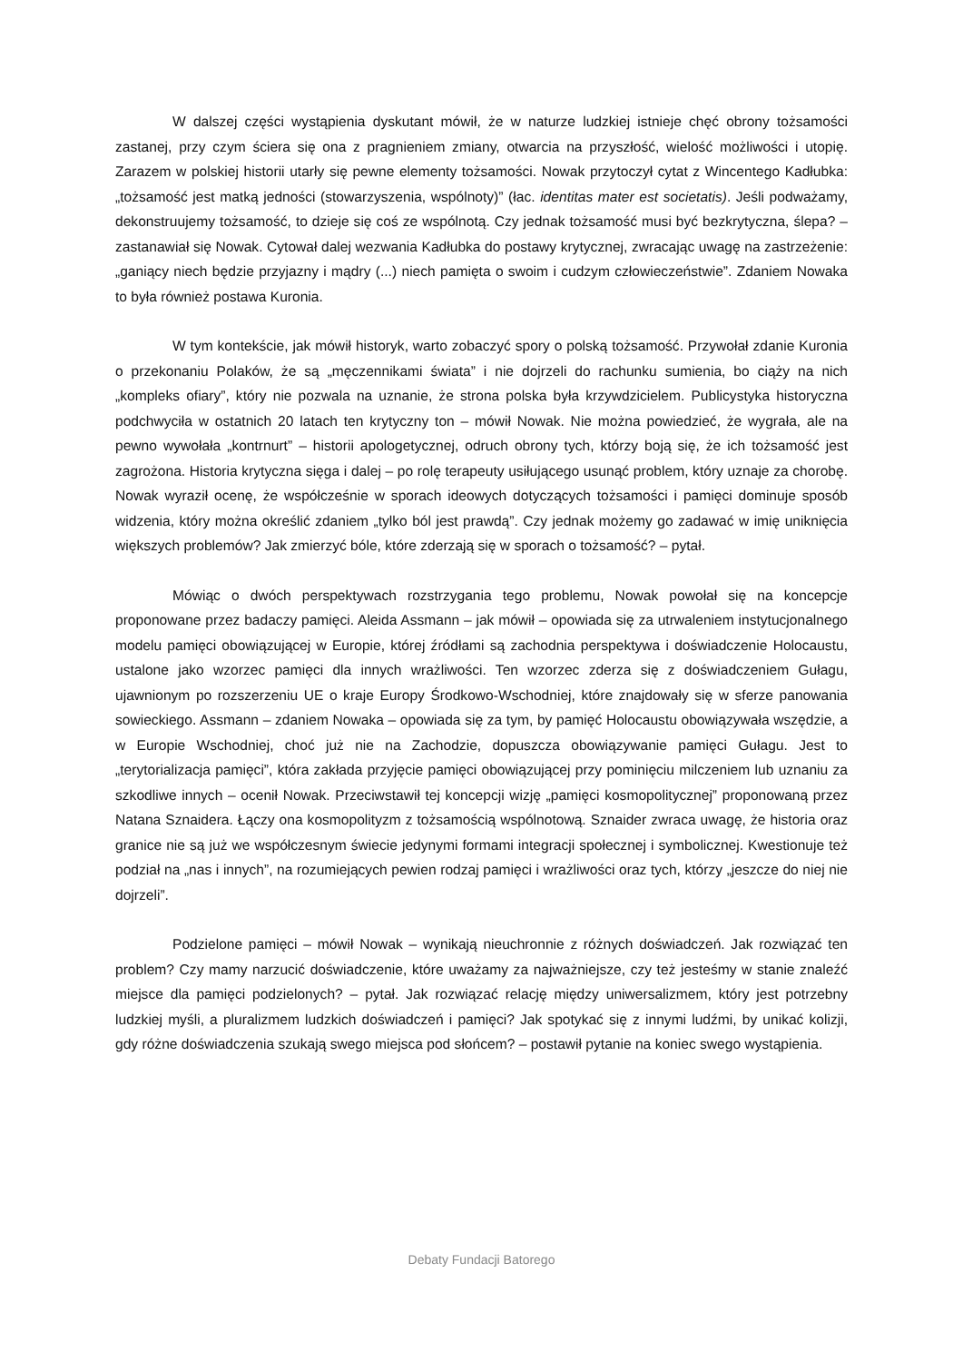W dalszej części wystąpienia dyskutant mówił, że w naturze ludzkiej istnieje chęć obrony tożsamości zastanej, przy czym ściera się ona z pragnieniem zmiany, otwarcia na przyszłość, wielość możliwości i utopię. Zarazem w polskiej historii utarły się pewne elementy tożsamości. Nowak przytoczył cytat z Wincentego Kadłubka: „tożsamość jest matką jedności (stowarzyszenia, wspólnoty)” (łac. identitas mater est societatis). Jeśli podważamy, dekonstruujemy tożsamość, to dzieje się coś ze wspólnotą. Czy jednak tożsamość musi być bezkrytyczna, ślepa? – zastanawiał się Nowak. Cytował dalej wezwania Kadłubka do postawy krytycznej, zwracając uwagę na zastrzeżenie: „ganiący niech będzie przyjazny i mądry (...) niech pamięta o swoim i cudzym człowieczeństwie”. Zdaniem Nowaka to była również postawa Kuronia.
W tym kontekście, jak mówił historyk, warto zobaczyć spory o polską tożsamość. Przywołał zdanie Kuronia o przekonaniu Polaków, że są „męczennikami świata” i nie dojrzeli do rachunku sumienia, bo ciąży na nich „kompleks ofiary”, który nie pozwala na uznanie, że strona polska była krzywdzicielem. Publicystyka historyczna podchwyciła w ostatnich 20 latach ten krytyczny ton – mówił Nowak. Nie można powiedzieć, że wygrała, ale na pewno wywołała „kontrnurt” – historii apologetycznej, odruch obrony tych, którzy boją się, że ich tożsamość jest zagrożona. Historia krytyczna sięga i dalej – po rolę terapeuty usiłującego usunąć problem, który uznaje za chorobę. Nowak wyraził ocenę, że współcześnie w sporach ideowych dotyczących tożsamości i pamięci dominuje sposób widzenia, który można określić zdaniem „tylko ból jest prawdą”. Czy jednak możemy go zadawać w imię uniknięcia większych problemów? Jak zmierzyć bóle, które zderzają się w sporach o tożsamość? – pytał.
Mówiąc o dwóch perspektywach rozstrzygania tego problemu, Nowak powołał się na koncepcje proponowane przez badaczy pamięci. Aleida Assmann – jak mówił – opowiada się za utrwaleniem instytucjonalnego modelu pamięci obowiązującej w Europie, której źródłami są zachodnia perspektywa i doświadczenie Holocaustu, ustalone jako wzorzec pamięci dla innych wrażliwości. Ten wzorzec zderza się z doświadczeniem Gułagu, ujawnionym po rozszerzeniu UE o kraje Europy Środkowo-Wschodniej, które znajdowały się w sferze panowania sowieckiego. Assmann – zdaniem Nowaka – opowiada się za tym, by pamięć Holocaustu obowiązywała wszędzie, a w Europie Wschodniej, choć już nie na Zachodzie, dopuszcza obowiązywanie pamięci Gułagu. Jest to „terytorializacja pamięci”, która zakłada przyjęcie pamięci obowiązującej przy pominięciu milczeniem lub uznaniu za szkodliwe innych – ocenił Nowak. Przeciwstawił tej koncepcji wizję „pamięci kosmopolitycznej” proponowaną przez Natana Sznaidera. Łączy ona kosmopolityzm z tożsamością wspólnotową. Sznaider zwraca uwagę, że historia oraz granice nie są już we współczesnym świecie jedynymi formami integracji społecznej i symbolicznej. Kwestionuje też podział na „nas i innych”, na rozumiejących pewien rodzaj pamięci i wrażliwości oraz tych, którzy „jeszcze do niej nie dojrzeli”.
Podzielone pamięci – mówił Nowak – wynikają nieuchronnie z różnych doświadczeń. Jak rozwiązać ten problem? Czy mamy narzucić doświadczenie, które uważamy za najważniejsze, czy też jesteśmy w stanie znaleźć miejsce dla pamięci podzielonych? – pytał. Jak rozwiązać relację między uniwersalizmem, który jest potrzebny ludzkiej myśli, a pluralizmem ludzkich doświadczeń i pamięci? Jak spotykać się z innymi ludźmi, by unikać kolizji, gdy różne doświadczenia szukają swego miejsca pod słońcem? – postawił pytanie na koniec swego wystąpienia.
Debaty Fundacji Batorego